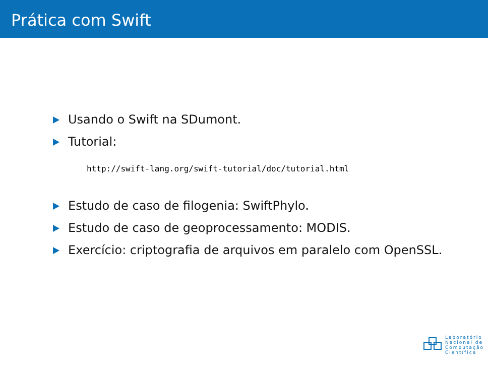Prática com Swift
Usando o Swift na SDumont.
Tutorial:
http://swift-lang.org/swift-tutorial/doc/tutorial.html
Estudo de caso de filogenia: SwiftPhylo.
Estudo de caso de geoprocessamento: MODIS.
Exercício: criptografia de arquivos em paralelo com OpenSSL.
Laboratório
Nacional de
Computação
Científica